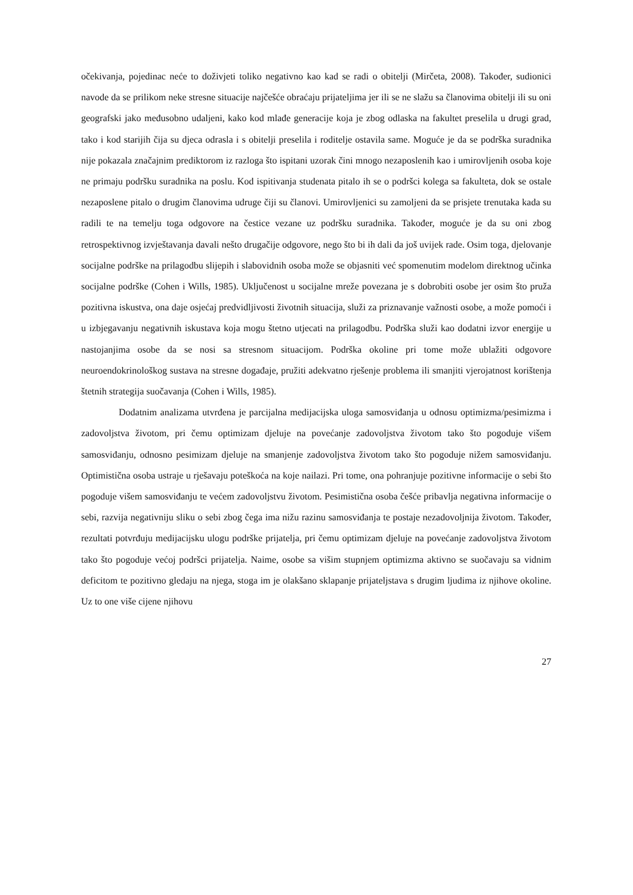očekivanja, pojedinac neće to doživjeti toliko negativno kao kad se radi o obitelji (Mirčeta, 2008). Također, sudionici navode da se prilikom neke stresne situacije najčešće obraćaju prijateljima jer ili se ne slažu sa članovima obitelji ili su oni geografski jako međusobno udaljeni, kako kod mlađe generacije koja je zbog odlaska na fakultet preselila u drugi grad, tako i kod starijih čija su djeca odrasla i s obitelji preselila i roditelje ostavila same. Moguće je da se podrška suradnika nije pokazala značajnim prediktorom iz razloga što ispitani uzorak čini mnogo nezaposlenih kao i umirovljenih osoba koje ne primaju podršku suradnika na poslu. Kod ispitivanja studenata pitalo ih se o podršci kolega sa fakulteta, dok se ostale nezaposlene pitalo o drugim članovima udruge čiji su članovi. Umirovljenici su zamoljeni da se prisjete trenutaka kada su radili te na temelju toga odgovore na čestice vezane uz podršku suradnika. Također, moguće je da su oni zbog retrospektivnog izvještavanja davali nešto drugačije odgovore, nego što bi ih dali da još uvijek rade. Osim toga, djelovanje socijalne podrške na prilagodbu slijepih i slabovidnih osoba može se objasniti već spomenutim modelom direktnog učinka socijalne podrške (Cohen i Wills, 1985). Uključenost u socijalne mreže povezana je s dobrobiti osobe jer osim što pruža pozitivna iskustva, ona daje osjećaj predvidljivosti životnih situacija, služi za priznavanje važnosti osobe, a može pomoći i u izbjegavanju negativnih iskustava koja mogu štetno utjecati na prilagodbu. Podrška služi kao dodatni izvor energije u nastojanjima osobe da se nosi sa stresnom situacijom. Podrška okoline pri tome može ublažiti odgovore neuroendokrinološkog sustava na stresne događaje, pružiti adekvatno rješenje problema ili smanjiti vjerojatnost korištenja štetnih strategija suočavanja (Cohen i Wills, 1985).
Dodatnim analizama utvrđena je parcijalna medijacijska uloga samosviđanja u odnosu optimizma/pesimizma i zadovoljstva životom, pri čemu optimizam djeluje na povećanje zadovoljstva životom tako što pogoduje višem samosviđanju, odnosno pesimizam djeluje na smanjenje zadovoljstva životom tako što pogoduje nižem samosviđanju. Optimistična osoba ustraje u rješavaju poteškoća na koje nailazi. Pri tome, ona pohranjuje pozitivne informacije o sebi što pogoduje višem samosviđanju te većem zadovoljstvu životom. Pesimistična osoba češće pribavlja negativna informacije o sebi, razvija negativniju sliku o sebi zbog čega ima nižu razinu samosviđanja te postaje nezadovoljnija životom. Također, rezultati potvrđuju medijacijsku ulogu podrške prijatelja, pri čemu optimizam djeluje na povećanje zadovoljstva životom tako što pogoduje većoj podršci prijatelja. Naime, osobe sa višim stupnjem optimizma aktivno se suočavaju sa vidnim deficitom te pozitivno gledaju na njega, stoga im je olakšano sklapanje prijateljstava s drugim ljudima iz njihove okoline. Uz to one više cijene njihovu
27